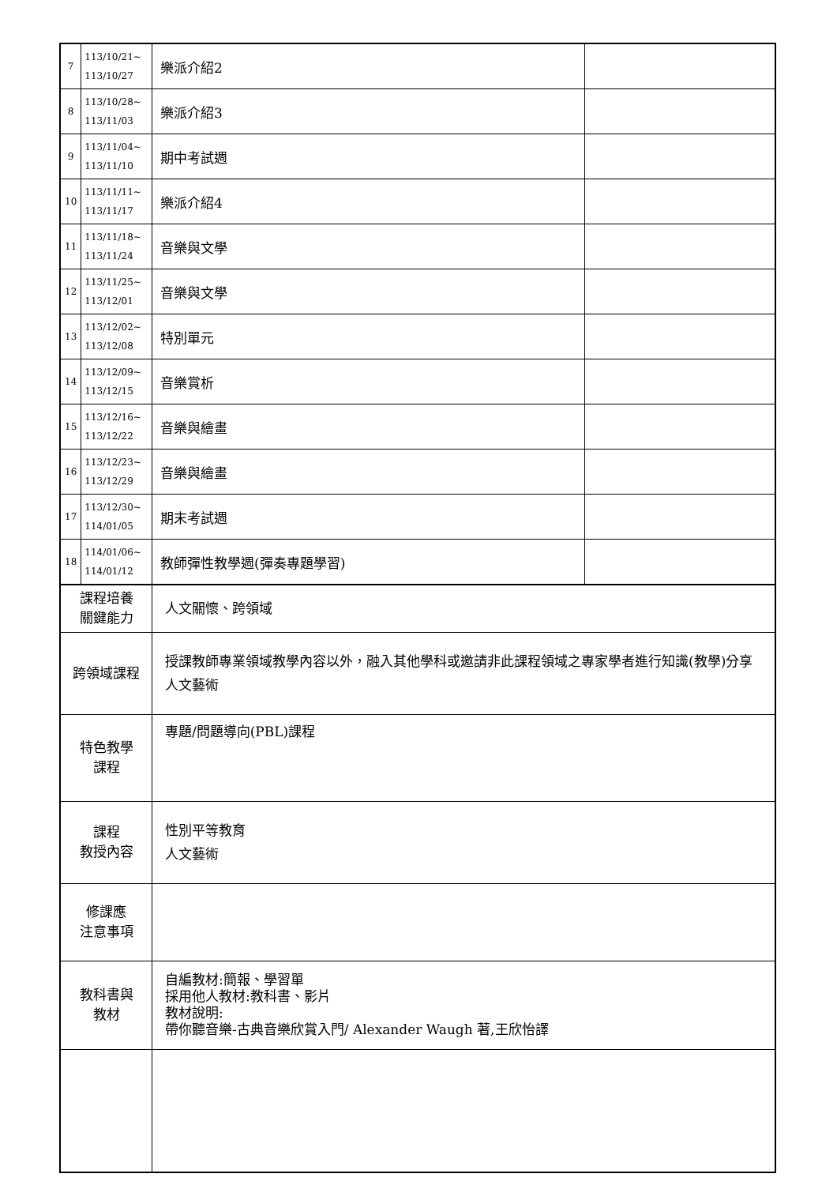| 7 | 113/10/21~ 113/10/27 | 樂派介紹2 | |
| 8 | 113/10/28~ 113/11/03 | 樂派介紹3 | |
| 9 | 113/11/04~ 113/11/10 | 期中考試週 | |
| 10 | 113/11/11~ 113/11/17 | 樂派介紹4 | |
| 11 | 113/11/18~ 113/11/24 | 音樂與文學 | |
| 12 | 113/11/25~ 113/12/01 | 音樂與文學 | |
| 13 | 113/12/02~ 113/12/08 | 特別單元 | |
| 14 | 113/12/09~ 113/12/15 | 音樂賞析 | |
| 15 | 113/12/16~ 113/12/22 | 音樂與繪畫 | |
| 16 | 113/12/23~ 113/12/29 | 音樂與繪畫 | |
| 17 | 113/12/30~ 114/01/05 | 期末考試週 | |
| 18 | 114/01/06~ 114/01/12 | 教師彈性教學週(彈奏專題學習) | |
| 課程培養 關鍵能力 | | 人文關懷、跨領域 | |
| 跨領域課程 | | 授課教師專業領域教學內容以外，融入其他學科或邀請非此課程領域之專家學者進行知識(教學)分享 人文藝術 | |
| 特色教學 課程 | | 專題/問題導向(PBL)課程 | |
| 課程 教授內容 | | 性別平等教育 人文藝術 | |
| 修課應 注意事項 | | | |
| 教科書與 教材 | | 自編教材:簡報、學習單 採用他人教材:教科書、影片 教材說明: 帶你聽音樂-古典音樂欣賞入門/ Alexander Waugh 著,王欣怡譯 | |